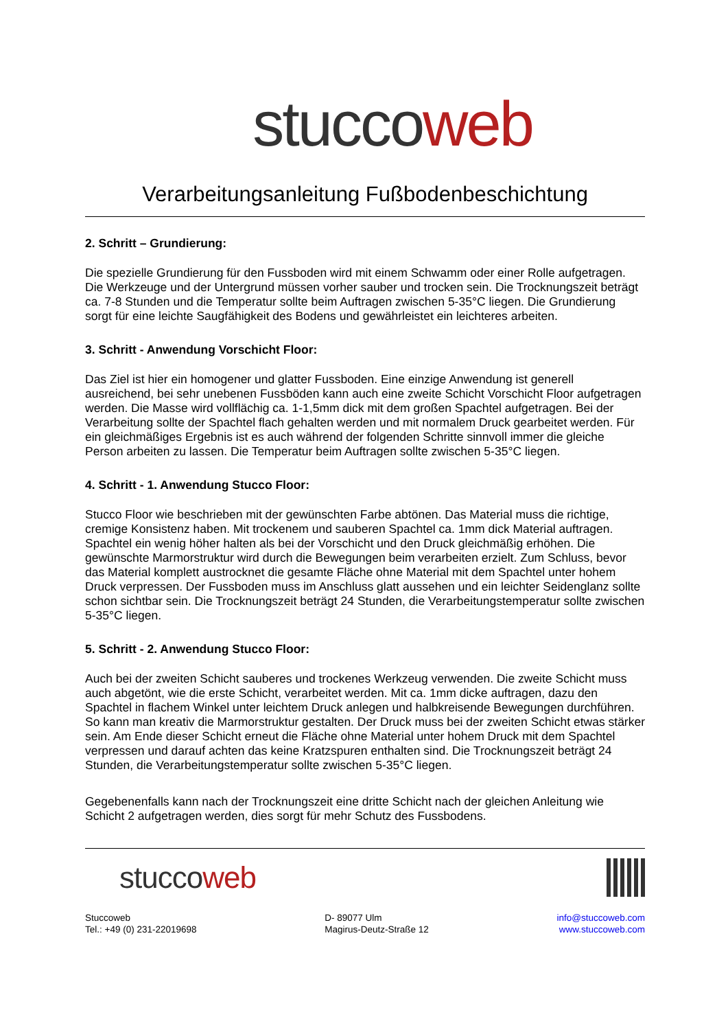stucco web
Verarbeitungsanleitung Fußbodenbeschichtung
2. Schritt – Grundierung:
Die spezielle Grundierung für den Fussboden wird mit einem Schwamm oder einer Rolle aufgetragen. Die Werkzeuge und der Untergrund müssen vorher sauber und trocken sein. Die Trocknungszeit beträgt ca. 7-8 Stunden und die Temperatur sollte beim Auftragen zwischen 5-35°C liegen. Die Grundierung sorgt für eine leichte Saugfähigkeit des Bodens und gewährleistet ein leichteres arbeiten.
3. Schritt - Anwendung Vorschicht Floor:
Das Ziel ist hier ein homogener und glatter Fussboden. Eine einzige Anwendung ist generell ausreichend, bei sehr unebenen Fussböden kann auch eine zweite Schicht Vorschicht Floor aufgetragen werden. Die Masse wird vollflächig ca. 1-1,5mm dick mit dem großen Spachtel aufgetragen. Bei der Verarbeitung sollte der Spachtel flach gehalten werden und mit normalem Druck gearbeitet werden. Für ein gleichmäßiges Ergebnis ist es auch während der folgenden Schritte sinnvoll immer die gleiche Person arbeiten zu lassen. Die Temperatur beim Auftragen sollte zwischen 5-35°C liegen.
4. Schritt - 1. Anwendung Stucco Floor:
Stucco Floor wie beschrieben mit der gewünschten Farbe abtönen. Das Material muss die richtige, cremige Konsistenz haben. Mit trockenem und sauberen Spachtel ca. 1mm dick Material auftragen. Spachtel ein wenig höher halten als bei der Vorschicht und den Druck gleichmäßig erhöhen. Die gewünschte Marmorstruktur wird durch die Bewegungen beim verarbeiten erzielt. Zum Schluss, bevor das Material komplett austrocknet die gesamte Fläche ohne Material mit dem Spachtel unter hohem Druck verpressen. Der Fussboden muss im Anschluss glatt aussehen und ein leichter Seidenglanz sollte schon sichtbar sein. Die Trocknungszeit beträgt 24 Stunden, die Verarbeitungstemperatur sollte zwischen 5-35°C liegen.
5. Schritt - 2. Anwendung Stucco Floor:
Auch bei der zweiten Schicht sauberes und trockenes Werkzeug verwenden. Die zweite Schicht muss auch abgetönt, wie die erste Schicht, verarbeitet werden. Mit ca. 1mm dicke auftragen, dazu den Spachtel in flachem Winkel unter leichtem Druck anlegen und halbkreisende Bewegungen durchführen. So kann man kreativ die Marmorstruktur gestalten. Der Druck muss bei der zweiten Schicht etwas stärker sein. Am Ende dieser Schicht erneut die Fläche ohne Material unter hohem Druck mit dem Spachtel verpressen und darauf achten das keine Kratzspuren enthalten sind. Die Trocknungszeit beträgt 24 Stunden, die Verarbeitungstemperatur sollte zwischen 5-35°C liegen.
Gegebenenfalls kann nach der Trocknungszeit eine dritte Schicht nach der gleichen Anleitung wie Schicht 2 aufgetragen werden, dies sorgt für mehr Schutz des Fussbodens.
stucco web
Stuccoweb
Tel.: +49 (0) 231-22019698
D- 89077 Ulm
Magirus-Deutz-Straße 12
info@stuccoweb.com
www.stuccoweb.com